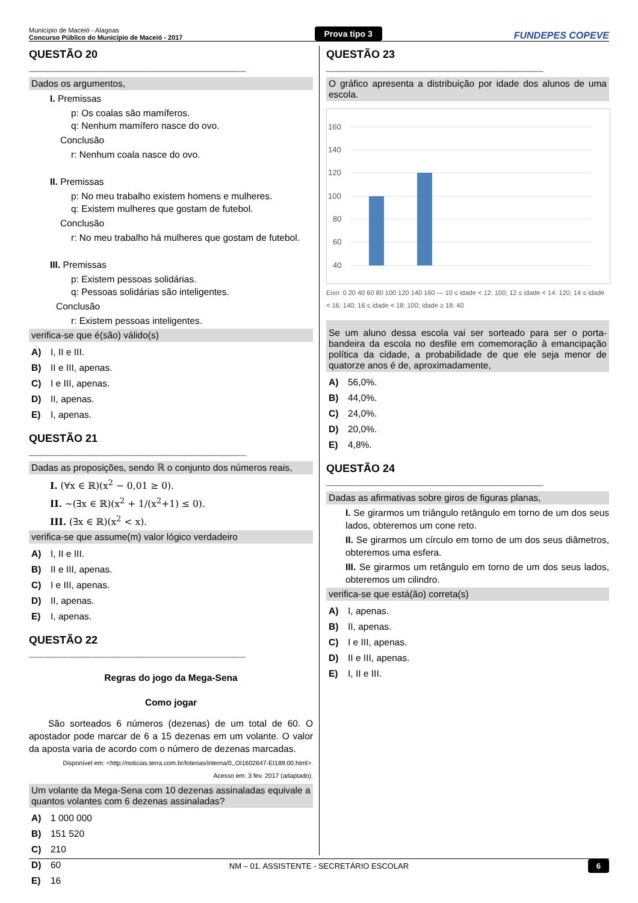Município de Maceió - Alagoas
Concurso Público do Município de Maceió - 2017
Prova tipo 3
FUNDEPES COPEVE
QUESTÃO 20 ____________________________________
Dados os argumentos,
I. Premissas
p: Os coalas são mamíferos.
q: Nenhum mamífero nasce do ovo.
Conclusão
r: Nenhum coala nasce do ovo.
II. Premissas
p: No meu trabalho existem homens e mulheres.
q: Existem mulheres que gostam de futebol.
Conclusão
r: No meu trabalho há mulheres que gostam de futebol.
III. Premissas
p: Existem pessoas solidárias.
q: Pessoas solidárias são inteligentes.
Conclusão
r: Existem pessoas inteligentes.
verifica-se que é(são) válido(s)
A) I, II e III.
B) II e III, apenas.
C) I e III, apenas.
D) II, apenas.
E) I, apenas.
QUESTÃO 21 ____________________________________
Dadas as proposições, sendo ℝ o conjunto dos números reais,
I. (∀x ∈ ℝ)(x<sup>2</sup> − 0,01 ≥ 0).
II. ~(∃x ∈ ℝ)(x<sup>2</sup> + 1/(x<sup>2</sup>+1) ≤ 0).
III. (∃x ∈ ℝ)(x<sup>2</sup> < x).
verifica-se que assume(m) valor lógico verdadeiro
A) I, II e III.
B) II e III, apenas.
C) I e III, apenas.
D) II, apenas.
E) I, apenas.
QUESTÃO 22 ____________________________________
Regras do jogo da Mega-Sena
Como jogar
São sorteados 6 números (dezenas) de um total de 60. O apostador pode marcar de 6 a 15 dezenas em um volante. O valor da aposta varia de acordo com o número de dezenas marcadas.
Disponível em: <http://noticias.terra.com.br/loterias/interna/0,,OI1602647-EI189,00.html>.
Acesso em: 3 fev. 2017 (adaptado).
Um volante da Mega-Sena com 10 dezenas assinaladas equivale a quantos volantes com 6 dezenas assinaladas?
A) 1 000 000
B) 151 520
C) 210
D) 60
E) 16
QUESTÃO 23 ____________________________________
O gráfico apresenta a distribuição por idade dos alunos de uma escola.
160
140
120
100
80
60
40
20
0
Eixo: 0 20 40 60 80 100 120 140 160 — 10 ≤ idade < 12: 100; 12 ≤ idade < 14: 120; 14 ≤ idade < 16: 140; 16 ≤ idade < 18: 100; idade ≥ 18: 40
Se um aluno dessa escola vai ser sorteado para ser o porta-bandeira da escola no desfile em comemoração à emancipação política da cidade, a probabilidade de que ele seja menor de quatorze anos é de, aproximadamente,
A) 56,0%.
B) 44,0%.
C) 24,0%.
D) 20,0%.
E) 4,8%.
QUESTÃO 24 ____________________________________
Dadas as afirmativas sobre giros de figuras planas,
I. Se girarmos um triângulo retângulo em torno de um dos seus lados, obteremos um cone reto.
II. Se girarmos um círculo em torno de um dos seus diâmetros, obteremos uma esfera.
III. Se girarmos um retângulo em torno de um dos seus lados, obteremos um cilindro.
verifica-se que está(ão) correta(s)
A) I, apenas.
B) II, apenas.
C) I e III, apenas.
D) II e III, apenas.
E) I, II e III.
NM – 01. ASSISTENTE - SECRETÁRIO ESCOLAR 6